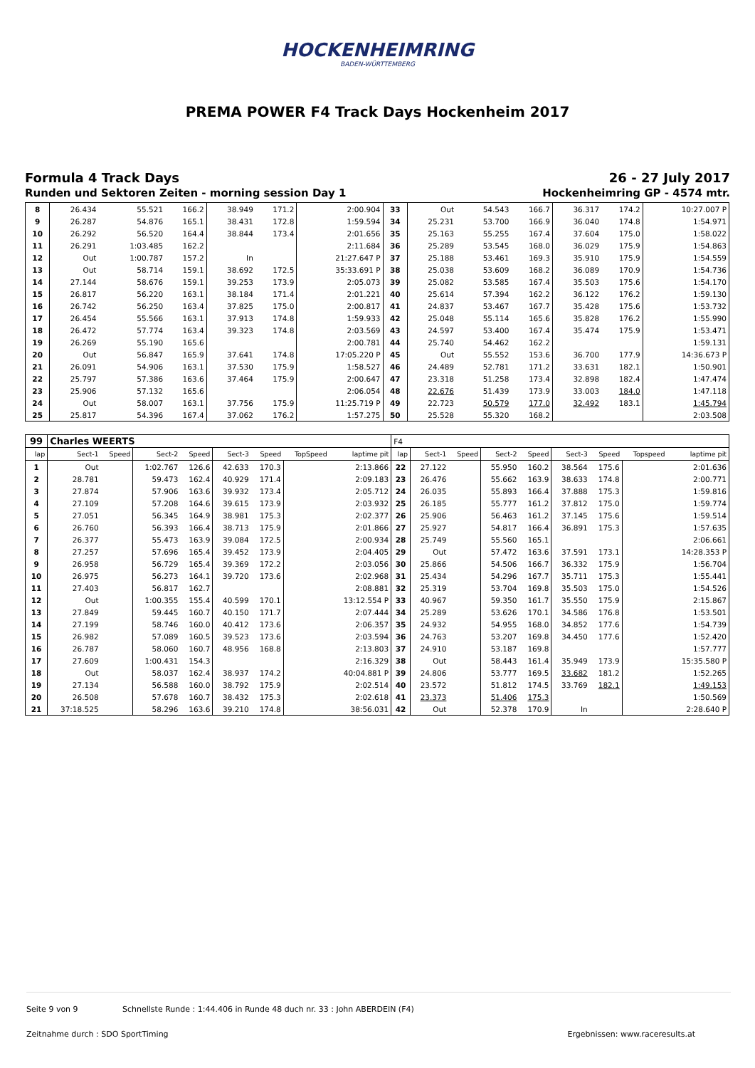HOCKENHEIMRING
BADEN-WÜRTTEMBERG
PREMA POWER F4 Track Days Hockenheim 2017
Formula 4 Track Days 26 - 27 July 2017
Runden und Sektoren Zeiten - morning session Day 1 Hockenheimring GP - 4574 mtr.
| 8 | 26.434 | | 55.521 | 166.2 | 38.949 | 171.2 | | 2:00.904 | 33 | Out | | 54.543 | 166.7 | 36.317 | 174.2 | | 10:27.007 P |
| 9 | 26.287 | | 54.876 | 165.1 | 38.431 | 172.8 | | 1:59.594 | 34 | 25.231 | | 53.700 | 166.9 | 36.040 | 174.8 | | 1:54.971 |
| 10 | 26.292 | | 56.520 | 164.4 | 38.844 | 173.4 | | 2:01.656 | 35 | 25.163 | | 55.255 | 167.4 | 37.604 | 175.0 | | 1:58.022 |
| 11 | 26.291 | | 1:03.485 | 162.2 | | | | 2:11.684 | 36 | 25.289 | | 53.545 | 168.0 | 36.029 | 175.9 | | 1:54.863 |
| 12 | Out | | 1:00.787 | 157.2 | In | | | 21:27.647 P | 37 | 25.188 | | 53.461 | 169.3 | 35.910 | 175.9 | | 1:54.559 |
| 13 | Out | | 58.714 | 159.1 | 38.692 | 172.5 | | 35:33.691 P | 38 | 25.038 | | 53.609 | 168.2 | 36.089 | 170.9 | | 1:54.736 |
| 14 | 27.144 | | 58.676 | 159.1 | 39.253 | 173.9 | | 2:05.073 | 39 | 25.082 | | 53.585 | 167.4 | 35.503 | 175.6 | | 1:54.170 |
| 15 | 26.817 | | 56.220 | 163.1 | 38.184 | 171.4 | | 2:01.221 | 40 | 25.614 | | 57.394 | 162.2 | 36.122 | 176.2 | | 1:59.130 |
| 16 | 26.742 | | 56.250 | 163.4 | 37.825 | 175.0 | | 2:00.817 | 41 | 24.837 | | 53.467 | 167.7 | 35.428 | 175.6 | | 1:53.732 |
| 17 | 26.454 | | 55.566 | 163.1 | 37.913 | 174.8 | | 1:59.933 | 42 | 25.048 | | 55.114 | 165.6 | 35.828 | 176.2 | | 1:55.990 |
| 18 | 26.472 | | 57.774 | 163.4 | 39.323 | 174.8 | | 2:03.569 | 43 | 24.597 | | 53.400 | 167.4 | 35.474 | 175.9 | | 1:53.471 |
| 19 | 26.269 | | 55.190 | 165.6 | | | | 2:00.781 | 44 | 25.740 | | 54.462 | 162.2 | | | | 1:59.131 |
| 20 | Out | | 56.847 | 165.9 | 37.641 | 174.8 | | 17:05.220 P | 45 | Out | | 55.552 | 153.6 | 36.700 | 177.9 | | 14:36.673 P |
| 21 | 26.091 | | 54.906 | 163.1 | 37.530 | 175.9 | | 1:58.527 | 46 | 24.489 | | 52.781 | 171.2 | 33.631 | 182.1 | | 1:50.901 |
| 22 | 25.797 | | 57.386 | 163.6 | 37.464 | 175.9 | | 2:00.647 | 47 | 23.318 | | 51.258 | 173.4 | 32.898 | 182.4 | | 1:47.474 |
| 23 | 25.906 | | 57.132 | 165.6 | | | | 2:06.054 | 48 | 22.676 | | 51.439 | 173.9 | 33.003 | 184.0 | | 1:47.118 |
| 24 | Out | | 58.007 | 163.1 | 37.756 | 175.9 | | 11:25.719 P | 49 | 22.723 | | 50.579 | 177.0 | 32.492 | 183.1 | | 1:45.794 |
| 25 | 25.817 | | 54.396 | 167.4 | 37.062 | 176.2 | | 1:57.275 | 50 | 25.528 | | 55.320 | 168.2 | | | | 2:03.508 |
| 99 | Charles WEERTS | | | | | | | | F4 | | | | | | | | |
| lap | Sect-1 | Speed | Sect-2 | Speed | Sect-3 | Speed | TopSpeed | laptime pit | lap | Sect-1 | Speed | Sect-2 | Speed | Sect-3 | Speed | Topspeed | laptime pit |
| 1 | Out | | 1:02.767 | 126.6 | 42.633 | 170.3 | | 2:13.866 | 22 | 27.122 | | 55.950 | 160.2 | 38.564 | 175.6 | | 2:01.636 |
| 2 | 28.781 | | 59.473 | 162.4 | 40.929 | 171.4 | | 2:09.183 | 23 | 26.476 | | 55.662 | 163.9 | 38.633 | 174.8 | | 2:00.771 |
| 3 | 27.874 | | 57.906 | 163.6 | 39.932 | 173.4 | | 2:05.712 | 24 | 26.035 | | 55.893 | 166.4 | 37.888 | 175.3 | | 1:59.816 |
| 4 | 27.109 | | 57.208 | 164.6 | 39.615 | 173.9 | | 2:03.932 | 25 | 26.185 | | 55.777 | 161.2 | 37.812 | 175.0 | | 1:59.774 |
| 5 | 27.051 | | 56.345 | 164.9 | 38.981 | 175.3 | | 2:02.377 | 26 | 25.906 | | 56.463 | 161.2 | 37.145 | 175.6 | | 1:59.514 |
| 6 | 26.760 | | 56.393 | 166.4 | 38.713 | 175.9 | | 2:01.866 | 27 | 25.927 | | 54.817 | 166.4 | 36.891 | 175.3 | | 1:57.635 |
| 7 | 26.377 | | 55.473 | 163.9 | 39.084 | 172.5 | | 2:00.934 | 28 | 25.749 | | 55.560 | 165.1 | | | | 2:06.661 |
| 8 | 27.257 | | 57.696 | 165.4 | 39.452 | 173.9 | | 2:04.405 | 29 | Out | | 57.472 | 163.6 | 37.591 | 173.1 | | 14:28.353 P |
| 9 | 26.958 | | 56.729 | 165.4 | 39.369 | 172.2 | | 2:03.056 | 30 | 25.866 | | 54.506 | 166.7 | 36.332 | 175.9 | | 1:56.704 |
| 10 | 26.975 | | 56.273 | 164.1 | 39.720 | 173.6 | | 2:02.968 | 31 | 25.434 | | 54.296 | 167.7 | 35.711 | 175.3 | | 1:55.441 |
| 11 | 27.403 | | 56.817 | 162.7 | | | | 2:08.881 | 32 | 25.319 | | 53.704 | 169.8 | 35.503 | 175.0 | | 1:54.526 |
| 12 | Out | | 1:00.355 | 155.4 | 40.599 | 170.1 | | 13:12.554 P | 33 | 40.967 | | 59.350 | 161.7 | 35.550 | 175.9 | | 2:15.867 |
| 13 | 27.849 | | 59.445 | 160.7 | 40.150 | 171.7 | | 2:07.444 | 34 | 25.289 | | 53.626 | 170.1 | 34.586 | 176.8 | | 1:53.501 |
| 14 | 27.199 | | 58.746 | 160.0 | 40.412 | 173.6 | | 2:06.357 | 35 | 24.932 | | 54.955 | 168.0 | 34.852 | 177.6 | | 1:54.739 |
| 15 | 26.982 | | 57.089 | 160.5 | 39.523 | 173.6 | | 2:03.594 | 36 | 24.763 | | 53.207 | 169.8 | 34.450 | 177.6 | | 1:52.420 |
| 16 | 26.787 | | 58.060 | 160.7 | 48.956 | 168.8 | | 2:13.803 | 37 | 24.910 | | 53.187 | 169.8 | | | | 1:57.777 |
| 17 | 27.609 | | 1:00.431 | 154.3 | | | | 2:16.329 | 38 | Out | | 58.443 | 161.4 | 35.949 | 173.9 | | 15:35.580 P |
| 18 | Out | | 58.037 | 162.4 | 38.937 | 174.2 | | 40:04.881 P | 39 | 24.806 | | 53.777 | 169.5 | 33.682 | 181.2 | | 1:52.265 |
| 19 | 27.134 | | 56.588 | 160.0 | 38.792 | 175.9 | | 2:02.514 | 40 | 23.572 | | 51.812 | 174.5 | 33.769 | 182.1 | | 1:49.153 |
| 20 | 26.508 | | 57.678 | 160.7 | 38.432 | 175.3 | | 2:02.618 | 41 | 23.373 | | 51.406 | 175.3 | | | | 1:50.569 |
| 21 | 37:18.525 | | 58.296 | 163.6 | 39.210 | 174.8 | | 38:56.031 | 42 | Out | | 52.378 | 170.9 | In | | | 2:28.640 P |
Seite 9 von 9 Schnellste Runde : 1:44.406 in Runde 48 duch nr. 33 : John ABERDEIN (F4)
Zeitnahme durch : SDO SportTiming Ergebnissen: www.raceresults.at